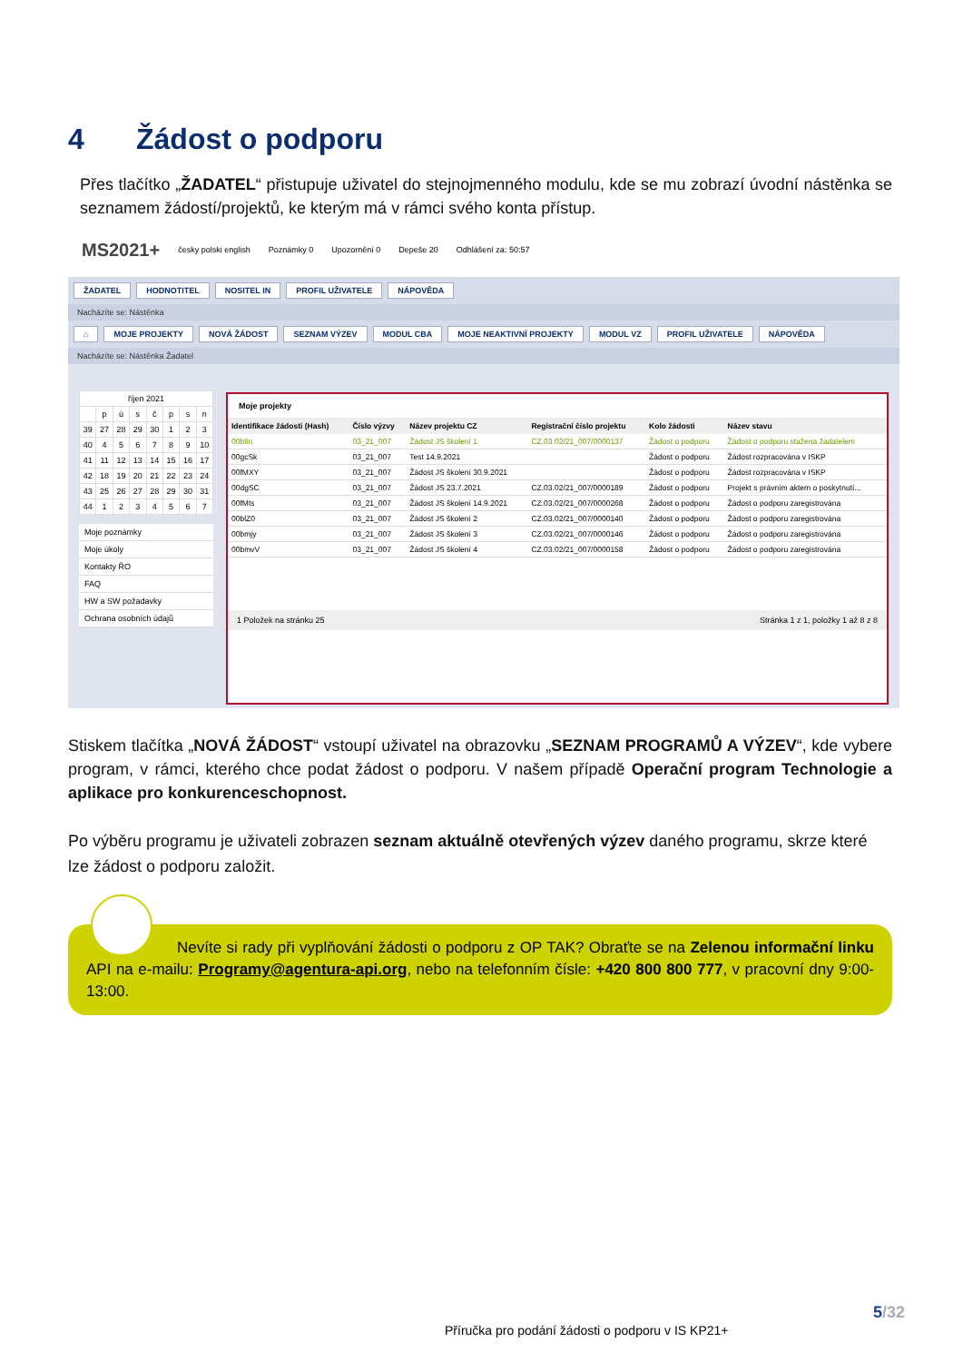4 Žádost o podporu
Přes tlačítko „ŽADATEL“ přistupuje uživatel do stejnojmenného modulu, kde se mu zobrazí úvodní nástěnka se seznamem žádostí/projektů, ke kterým má v rámci svého konta přístup.
MS2021+ česky polski english Poznámky 0 Upozornění 0 Depeše 20 Odhlášení za: 50:57
ŽADATEL HODNOTITEL NOSITEL IN PROFIL UŽIVATELE NÁPOVĚDA
Nacházíte se: Nástěnka
⌂ MOJE PROJEKTY NOVÁ ŽÁDOST SEZNAM VÝZEV MODUL CBA MOJE NEAKTIVNÍ PROJEKTY MODUL VZ PROFIL UŽIVATELE NÁPOVĚDA
Nacházíte se: Nástěnka Žadatel
| říjen 2021 | | | | | | | |
| | p | ú | s | č | p | s | n |
| 39 | 27 | 28 | 29 | 30 | 1 | 2 | 3 |
| 40 | 4 | 5 | 6 | 7 | 8 | 9 | 10 |
| 41 | 11 | 12 | 13 | 14 | 15 | 16 | 17 |
| 42 | 18 | 19 | 20 | 21 | 22 | 23 | 24 |
| 43 | 25 | 26 | 27 | 28 | 29 | 30 | 31 |
| 44 | 1 | 2 | 3 | 4 | 5 | 6 | 7 |
Moje poznámky
Moje úkoly
Kontakty ŘO
FAQ
HW a SW požadavky
Ochrana osobních údajů
Moje projekty
| Identifikace žádosti (Hash) | Číslo výzvy | Název projektu CZ | Registrační číslo projektu | Kolo žádosti | Název stavu |
| --- | --- | --- | --- | --- | --- |
| 00blIn | 03_21_007 | Žádost JS školení 1 | CZ.03.02/21_007/0000137 | Žádost o podporu | Žádost o podporu stažena žadatelem |
| 00gcSk | 03_21_007 | Test 14.9.2021 | | Žádost o podporu | Žádost rozpracována v ISKP |
| 00fMXY | 03_21_007 | Žádost JS školení 30.9.2021 | | Žádost o podporu | Žádost rozpracována v ISKP |
| 00dgSC | 03_21_007 | Žádost JS 23.7.2021 | CZ.03.02/21_007/0000189 | Žádost o podporu | Projekt s právním aktem o poskytnutí... |
| 00fMts | 03_21_007 | Žádost JS školení 14.9.2021 | CZ.03.02/21_007/0000268 | Žádost o podporu | Žádost o podporu zaregistrována |
| 00blZ0 | 03_21_007 | Žádost JS školení 2 | CZ.03.02/21_007/0000140 | Žádost o podporu | Žádost o podporu zaregistrována |
| 00bmjy | 03_21_007 | Žádost JS školení 3 | CZ.03.02/21_007/0000146 | Žádost o podporu | Žádost o podporu zaregistrována |
| 00bmvV | 03_21_007 | Žádost JS školení 4 | CZ.03.02/21_007/0000158 | Žádost o podporu | Žádost o podporu zaregistrována |
1 Položek na stránku 25 Stránka 1 z 1, položky 1 až 8 z 8
Stiskem tlačítka „NOVÁ ŽÁDOST“ vstoupí uživatel na obrazovku „SEZNAM PROGRAMŮ A VÝZEV“, kde vybere program, v rámci, kterého chce podat žádost o podporu. V našem případě Operační program Technologie a aplikace pro konkurenceschopnost.
Po výběru programu je uživateli zobrazen seznam aktuálně otevřených výzev daného programu, skrze které lze žádost o podporu založit.
Nevíte si rady při vyplňování žádosti o podporu z OP TAK? Obraťte se na Zelenou informační linku API na e-mailu: Programy@agentura-api.org, nebo na telefonním čísle: +420 800 800 777, v pracovní dny 9:00-13:00.
5/32
Příručka pro podání žádosti o podporu v IS KP21+